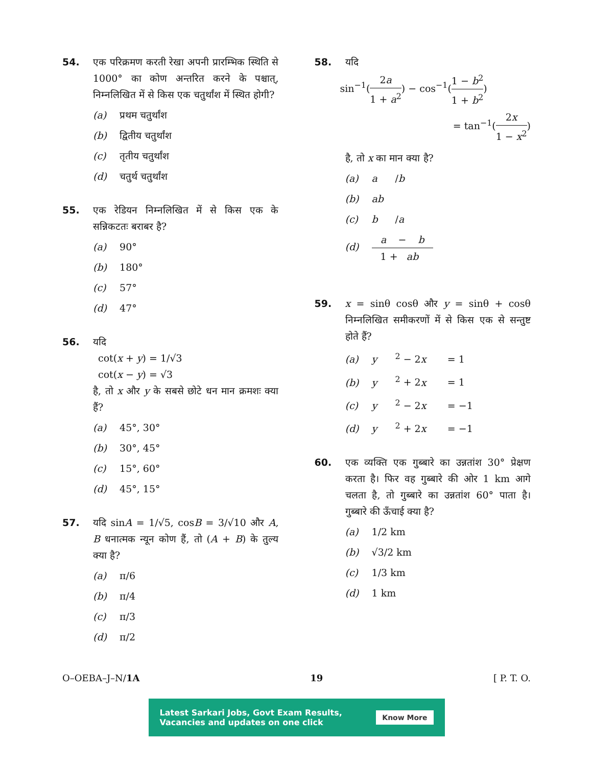54.
एक परिक्रमण करती रेखा अपनी प्रारम्भिक स्थिति से 1000° का कोण अन्तरित करने के पश्चात्, निम्नलिखित में से किस एक चतुर्थांश में स्थित होगी?
(a) प्रथम चतुर्थांश
(b) द्वितीय चतुर्थांश
(c) तृतीय चतुर्थांश
(d) चतुर्थ चतुर्थांश
55.
एक रेडियन निम्नलिखित में से किस एक के सन्निकटतः बराबर है?
(a) 90°
(b) 180°
(c) 57°
(d) 47°
56.
यदि
cot(x + y) = 1/√3
cot(x − y) = √3
है, तो x और y के सबसे छोटे धन मान क्रमशः क्या हैं?
(a) 45°, 30°
(b) 30°, 45°
(c) 15°, 60°
(d) 45°, 15°
57.
यदि sinA = 1/√5, cosB = 3/√10 और A, B धनात्मक न्यून कोण हैं, तो (A + B) के तुल्य क्या है?
(a) π/6
(b) π/4
(c) π/3
(d) π/2
58.
यदि
sin<sup>−1</sup>(2a 1 + a<sup>2</sup>) − cos<sup>−1</sup>(1 − b<sup>2</sup> 1 + b<sup>2</sup>)
= tan<sup>−1</sup>(2x 1 − x<sup>2</sup>)
है, तो x का मान क्या है?
(a) a / b
(b) ab
(c) b / a
(d) a − b 1 + ab
59.
x = sinθ cosθ और y = sinθ + cosθ निम्नलिखित समीकरणों में से किस एक से सन्तुष्ट होते हैं?
(a) y<sup>2</sup> − 2 x = 1
(b) y<sup>2</sup> + 2 x = 1
(c) y<sup>2</sup> − 2 x = −1
(d) y<sup>2</sup> + 2 x = −1
60.
एक व्यक्ति एक गुब्बारे का उन्नतांश 30° प्रेक्षण करता है। फिर वह गुब्बारे की ओर 1 km आगे चलता है, तो गुब्बारे का उन्नतांश 60° पाता है। गुब्बारे की ऊँचाई क्या है?
(a) 1/2 km
(b) √3/2 km
(c) 1/3 km
(d) 1 km
O–OEBA–J–N/1A 19 [ P. T. O.
Latest Sarkari Jobs, Govt Exam Results,
Vacancies and updates on one click Know More